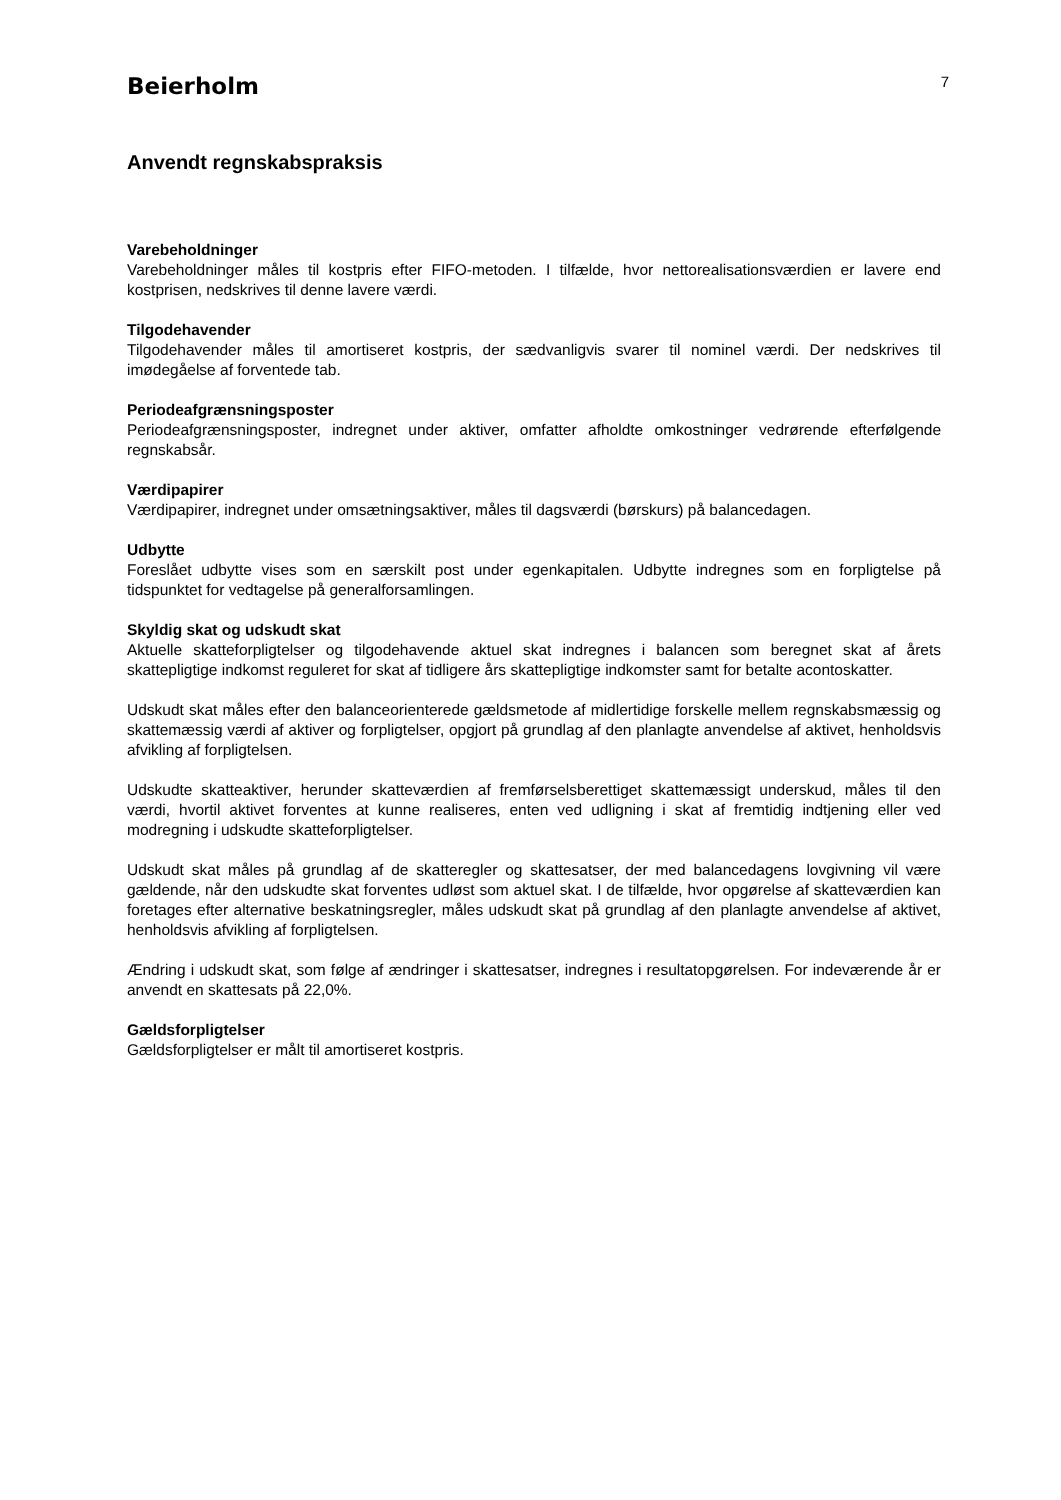Beierholm
7
Anvendt regnskabspraksis
Varebeholdninger
Varebeholdninger måles til kostpris efter FIFO-metoden. I tilfælde, hvor nettorealisationsværdien er lavere end kostprisen, nedskrives til denne lavere værdi.
Tilgodehavender
Tilgodehavender måles til amortiseret kostpris, der sædvanligvis svarer til nominel værdi. Der nedskrives til imødegåelse af forventede tab.
Periodeafgrænsningsposter
Periodeafgrænsningsposter, indregnet under aktiver, omfatter afholdte omkostninger vedrørende efterfølgende regnskabsår.
Værdipapirer
Værdipapirer, indregnet under omsætningsaktiver, måles til dagsværdi (børskurs) på balancedagen.
Udbytte
Foreslået udbytte vises som en særskilt post under egenkapitalen. Udbytte indregnes som en forpligtelse på tidspunktet for vedtagelse på generalforsamlingen.
Skyldig skat og udskudt skat
Aktuelle skatteforpligtelser og tilgodehavende aktuel skat indregnes i balancen som beregnet skat af årets skattepligtige indkomst reguleret for skat af tidligere års skattepligtige indkomster samt for betalte acontoskatter.
Udskudt skat måles efter den balanceorienterede gældsmetode af midlertidige forskelle mellem regnskabsmæssig og skattemæssig værdi af aktiver og forpligtelser, opgjort på grundlag af den planlagte anvendelse af aktivet, henholdsvis afvikling af forpligtelsen.
Udskudte skatteaktiver, herunder skatteværdien af fremførselsberettiget skattemæssigt underskud, måles til den værdi, hvortil aktivet forventes at kunne realiseres, enten ved udligning i skat af fremtidig indtjening eller ved modregning i udskudte skatteforpligtelser.
Udskudt skat måles på grundlag af de skatteregler og skattesatser, der med balancedagens lovgivning vil være gældende, når den udskudte skat forventes udløst som aktuel skat. I de tilfælde, hvor opgørelse af skatteværdien kan foretages efter alternative beskatningsregler, måles udskudt skat på grundlag af den planlagte anvendelse af aktivet, henholdsvis afvikling af forpligtelsen.
Ændring i udskudt skat, som følge af ændringer i skattesatser, indregnes i resultatopgørelsen. For indeværende år er anvendt en skattesats på 22,0%.
Gældsforpligtelser
Gældsforpligtelser er målt til amortiseret kostpris.